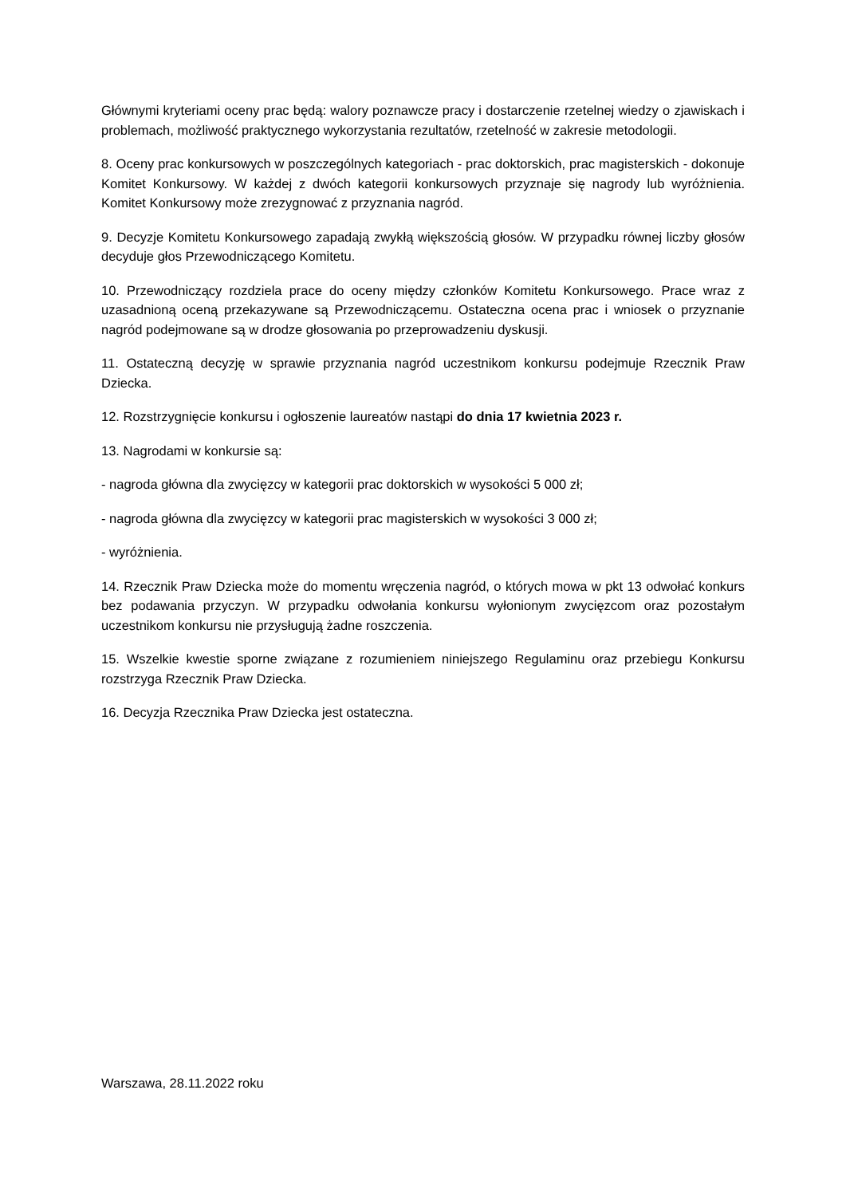Głównymi kryteriami oceny prac będą: walory poznawcze pracy i dostarczenie rzetelnej wiedzy o zjawiskach i problemach, możliwość praktycznego wykorzystania rezultatów, rzetelność w zakresie metodologii.
8. Oceny prac konkursowych w poszczególnych kategoriach - prac doktorskich, prac magisterskich - dokonuje Komitet Konkursowy. W każdej z dwóch kategorii konkursowych przyznaje się nagrody lub wyróżnienia. Komitet Konkursowy może zrezygnować z przyznania nagród.
9. Decyzje Komitetu Konkursowego zapadają zwykłą większością głosów. W przypadku równej liczby głosów decyduje głos Przewodniczącego Komitetu.
10. Przewodniczący rozdziela prace do oceny między członków Komitetu Konkursowego. Prace wraz z uzasadnioną oceną przekazywane są Przewodniczącemu. Ostateczna ocena prac i wniosek o przyznanie nagród podejmowane są w drodze głosowania po przeprowadzeniu dyskusji.
11. Ostateczną decyzję w sprawie przyznania nagród uczestnikom konkursu podejmuje Rzecznik Praw Dziecka.
12. Rozstrzygnięcie konkursu i ogłoszenie laureatów nastąpi do dnia 17 kwietnia 2023 r.
13. Nagrodami w konkursie są:
- nagroda główna dla zwycięzcy w kategorii prac doktorskich w wysokości 5 000 zł;
- nagroda główna dla zwycięzcy w kategorii prac magisterskich w wysokości 3 000 zł;
- wyróżnienia.
14. Rzecznik Praw Dziecka może do momentu wręczenia nagród, o których mowa w pkt 13 odwołać konkurs bez podawania przyczyn. W przypadku odwołania konkursu wyłonionym zwycięzcom oraz pozostałym uczestnikom konkursu nie przysługują żadne roszczenia.
15. Wszelkie kwestie sporne związane z rozumieniem niniejszego Regulaminu oraz przebiegu Konkursu rozstrzyga Rzecznik Praw Dziecka.
16. Decyzja Rzecznika Praw Dziecka jest ostateczna.
Warszawa, 28.11.2022 roku